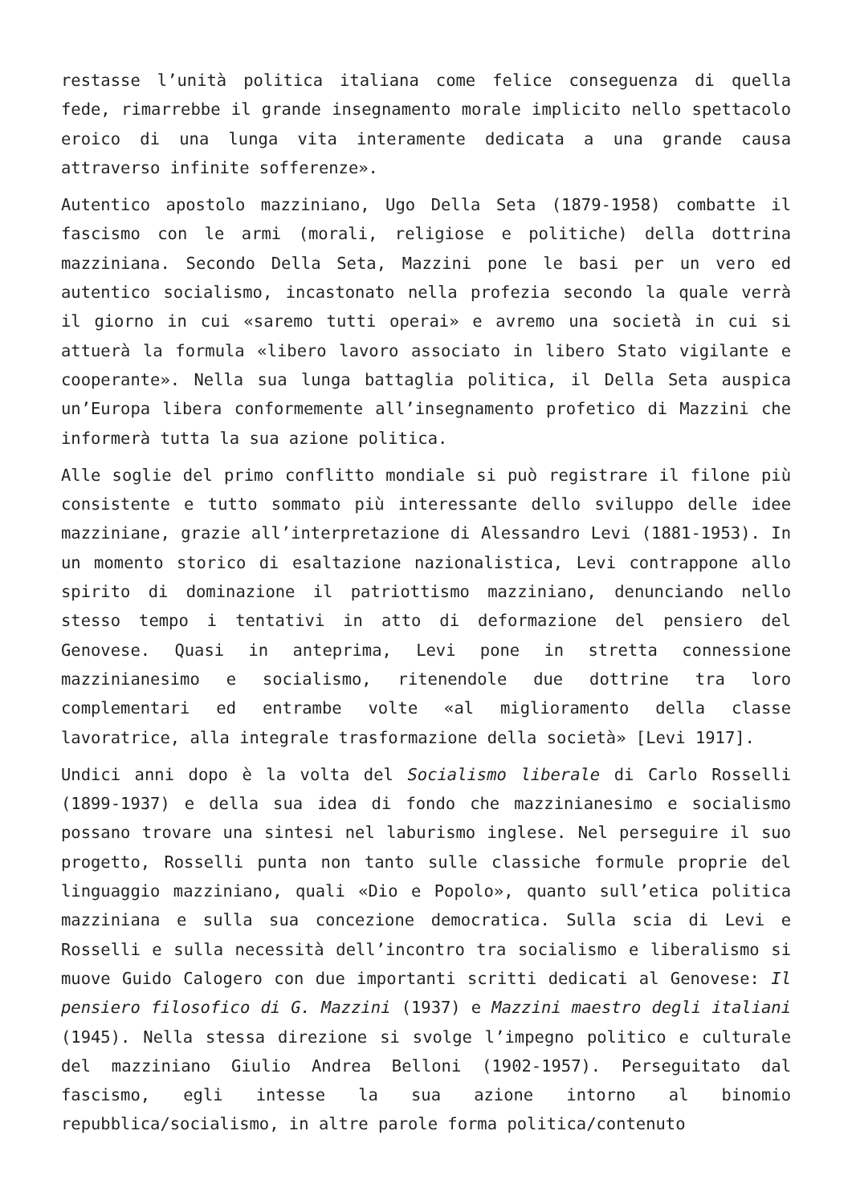restasse l’unità politica italiana come felice conseguenza di quella fede, rimarrebbe il grande insegnamento morale implicito nello spettacolo eroico di una lunga vita interamente dedicata a una grande causa attraverso infinite sofferenze».
Autentico apostolo mazziniano, Ugo Della Seta (1879-1958) combatte il fascismo con le armi (morali, religiose e politiche) della dottrina mazziniana. Secondo Della Seta, Mazzini pone le basi per un vero ed autentico socialismo, incastonato nella profezia secondo la quale verrà il giorno in cui «saremo tutti operai» e avremo una società in cui si attuerà la formula «libero lavoro associato in libero Stato vigilante e cooperante». Nella sua lunga battaglia politica, il Della Seta auspica un’Europa libera conformemente all’insegnamento profetico di Mazzini che informerà tutta la sua azione politica.
Alle soglie del primo conflitto mondiale si può registrare il filone più consistente e tutto sommato più interessante dello sviluppo delle idee mazziniane, grazie all’interpretazione di Alessandro Levi (1881-1953). In un momento storico di esaltazione nazionalistica, Levi contrappone allo spirito di dominazione il patriottismo mazziniano, denunciando nello stesso tempo i tentativi in atto di deformazione del pensiero del Genovese. Quasi in anteprima, Levi pone in stretta connessione mazzinianesimo e socialismo, ritenendole due dottrine tra loro complementari ed entrambe volte «al miglioramento della classe lavoratrice, alla integrale trasformazione della società» [Levi 1917].
Undici anni dopo è la volta del Socialismo liberale di Carlo Rosselli (1899-1937) e della sua idea di fondo che mazzinianesimo e socialismo possano trovare una sintesi nel laburismo inglese. Nel perseguire il suo progetto, Rosselli punta non tanto sulle classiche formule proprie del linguaggio mazziniano, quali «Dio e Popolo», quanto sull’etica politica mazziniana e sulla sua concezione democratica. Sulla scia di Levi e Rosselli e sulla necessità dell’incontro tra socialismo e liberalismo si muove Guido Calogero con due importanti scritti dedicati al Genovese: Il pensiero filosofico di G. Mazzini (1937) e Mazzini maestro degli italiani (1945). Nella stessa direzione si svolge l’impegno politico e culturale del mazziniano Giulio Andrea Belloni (1902-1957). Perseguitato dal fascismo, egli intesse la sua azione intorno al binomio repubblica/socialismo, in altre parole forma politica/contenuto